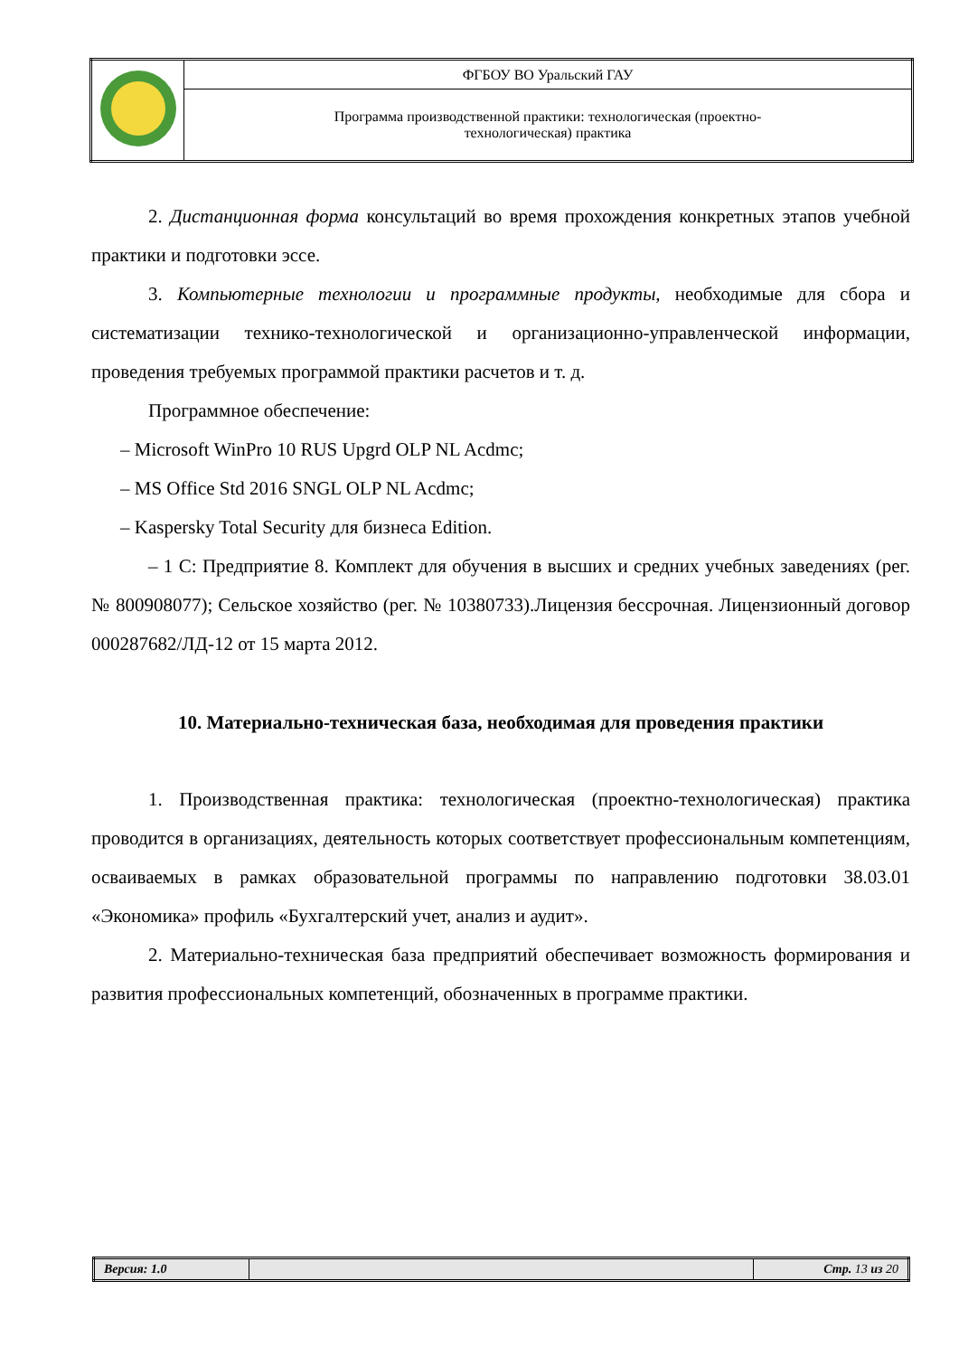| | ФГБОУ ВО Уральский ГАУ |
| | Программа производственной практики: технологическая (проектно- технологическая) практика |
2. Дистанционная форма консультаций во время прохождения конкретных этапов учебной практики и подготовки эссе.
3. Компьютерные технологии и программные продукты, необходимые для сбора и систематизации технико-технологической и организационно-управленческой информации, проведения требуемых программой практики расчетов и т. д.
Программное обеспечение:
– Microsoft WinPro 10 RUS Upgrd OLP NL Acdmc;
– MS Office Std 2016 SNGL OLP NL Acdmc;
– Kaspersky Total Security для бизнеса Edition.
– 1 С: Предприятие 8. Комплект для обучения в высших и средних учебных заведениях (рег. № 800908077); Сельское хозяйство (рег. № 10380733).Лицензия бессрочная. Лицензионный договор 000287682/ЛД-12 от 15 марта 2012.
10. Материально-техническая база, необходимая для проведения практики
1. Производственная практика: технологическая (проектно-технологическая) практика проводится в организациях, деятельность которых соответствует профессиональным компетенциям, осваиваемых в рамках образовательной программы по направлению подготовки 38.03.01 «Экономика» профиль «Бухгалтерский учет, анализ и аудит».
2. Материально-техническая база предприятий обеспечивает возможность формирования и развития профессиональных компетенций, обозначенных в программе практики.
| Версия: 1.0 | | Стр. 13 из 20 |